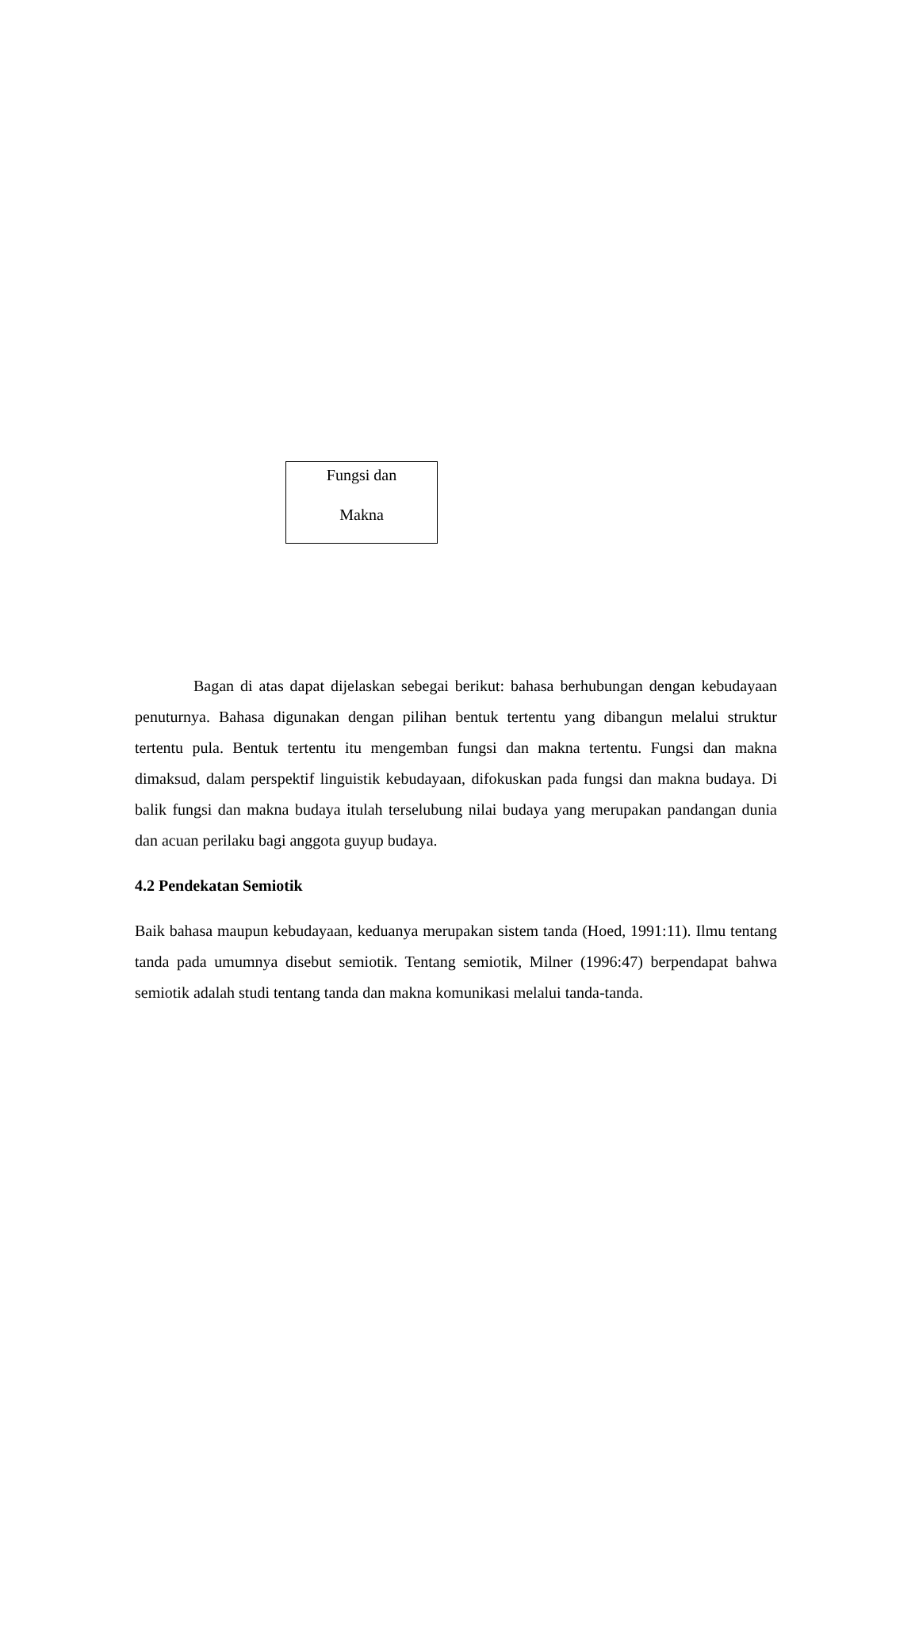Fungsi dan
Makna
Bagan di atas dapat dijelaskan sebegai berikut: bahasa berhubungan dengan kebudayaan penuturnya. Bahasa digunakan dengan pilihan bentuk tertentu yang dibangun melalui struktur tertentu pula. Bentuk tertentu itu mengemban fungsi dan makna tertentu. Fungsi dan makna dimaksud, dalam perspektif linguistik kebudayaan, difokuskan pada fungsi dan makna budaya. Di balik fungsi dan makna budaya itulah terselubung nilai budaya yang merupakan pandangan dunia dan acuan perilaku bagi anggota guyup budaya.
4.2 Pendekatan Semiotik
Baik bahasa maupun kebudayaan, keduanya merupakan sistem tanda (Hoed, 1991:11). Ilmu tentang tanda pada umumnya disebut semiotik. Tentang semiotik, Milner (1996:47) berpendapat bahwa semiotik adalah studi tentang tanda dan makna komunikasi melalui tanda-tanda.